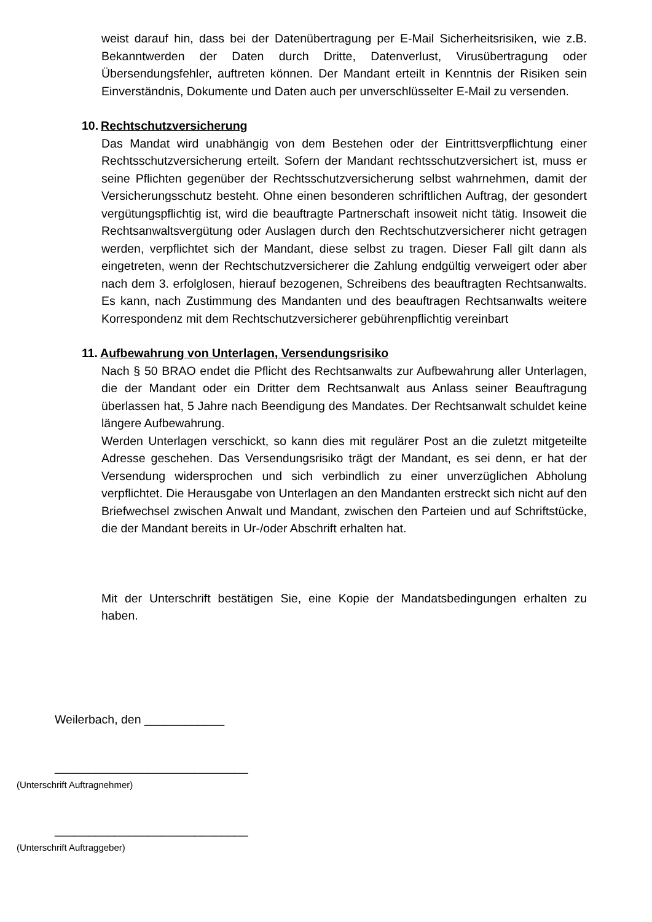weist darauf hin, dass bei der Datenübertragung per E-Mail Sicherheitsrisiken, wie z.B. Bekanntwerden der Daten durch Dritte, Datenverlust, Virusübertragung oder Übersendungsfehler, auftreten können. Der Mandant erteilt in Kenntnis der Risiken sein Einverständnis, Dokumente und Daten auch per unverschlüsselter E-Mail zu versenden.
10. Rechtschutzversicherung
Das Mandat wird unabhängig von dem Bestehen oder der Eintrittsverpflichtung einer Rechtsschutzversicherung erteilt. Sofern der Mandant rechtsschutzversichert ist, muss er seine Pflichten gegenüber der Rechtsschutzversicherung selbst wahrnehmen, damit der Versicherungsschutz besteht. Ohne einen besonderen schriftlichen Auftrag, der gesondert vergütungspflichtig ist, wird die beauftragte Partnerschaft insoweit nicht tätig. Insoweit die Rechtsanwaltsvergütung oder Auslagen durch den Rechtschutzversicherer nicht getragen werden, verpflichtet sich der Mandant, diese selbst zu tragen. Dieser Fall gilt dann als eingetreten, wenn der Rechtschutzversicherer die Zahlung endgültig verweigert oder aber nach dem 3. erfolglosen, hierauf bezogenen, Schreibens des beauftragten Rechtsanwalts. Es kann, nach Zustimmung des Mandanten und des beauftragen Rechtsanwalts weitere Korrespondenz mit dem Rechtschutzversicherer gebührenpflichtig vereinbart
11. Aufbewahrung von Unterlagen, Versendungsrisiko
Nach § 50 BRAO endet die Pflicht des Rechtsanwalts zur Aufbewahrung aller Unterlagen, die der Mandant oder ein Dritter dem Rechtsanwalt aus Anlass seiner Beauftragung überlassen hat, 5 Jahre nach Beendigung des Mandates. Der Rechtsanwalt schuldet keine längere Aufbewahrung.
Werden Unterlagen verschickt, so kann dies mit regulärer Post an die zuletzt mitgeteilte Adresse geschehen. Das Versendungsrisiko trägt der Mandant, es sei denn, er hat der Versendung widersprochen und sich verbindlich zu einer unverzüglichen Abholung verpflichtet. Die Herausgabe von Unterlagen an den Mandanten erstreckt sich nicht auf den Briefwechsel zwischen Anwalt und Mandant, zwischen den Parteien und auf Schriftstücke, die der Mandant bereits in Ur-/oder Abschrift erhalten hat.
Mit der Unterschrift bestätigen Sie, eine Kopie der Mandatsbedingungen erhalten zu haben.
Weilerbach, den ____________
_____________________________
(Unterschrift Auftragnehmer)
_____________________________
(Unterschrift Auftraggeber)